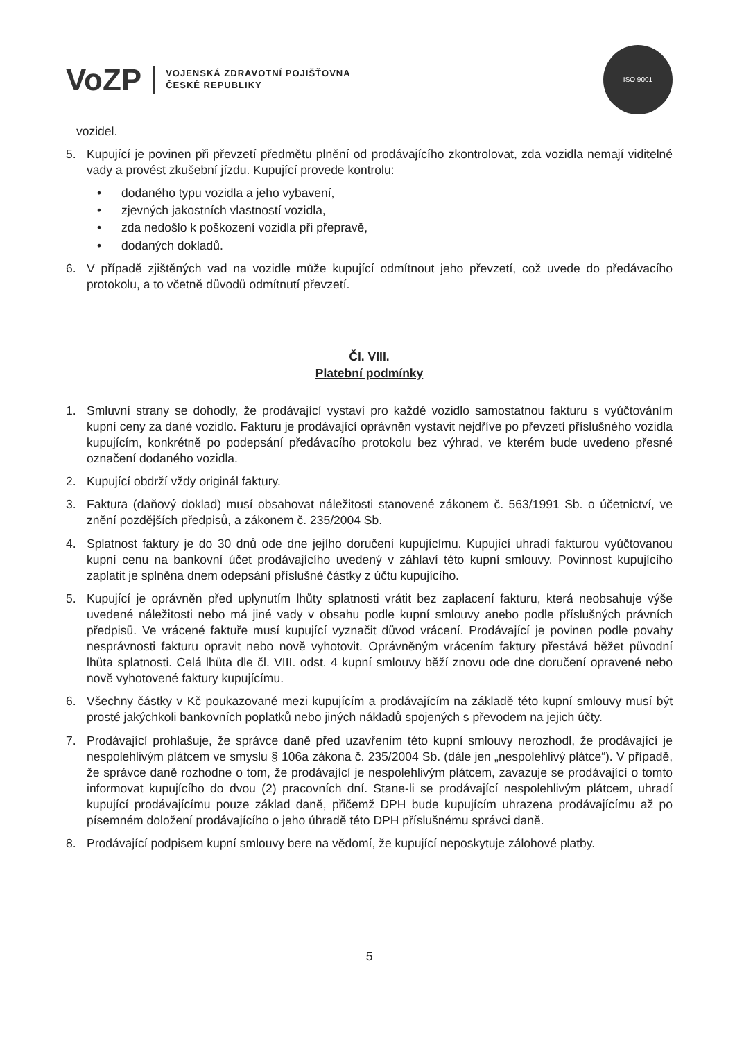VoZP
VOJENSKÁ ZDRAVOTNÍ POJIŠŤOVNA
ČESKÉ REPUBLIKY
ISO 9001
vozidel.
5. Kupující je povinen při převzetí předmětu plnění od prodávajícího zkontrolovat, zda vozidla nemají viditelné vady a provést zkušební jízdu. Kupující provede kontrolu:
• dodaného typu vozidla a jeho vybavení,
• zjevných jakostních vlastností vozidla,
• zda nedošlo k poškození vozidla při přepravě,
• dodaných dokladů.
6. V případě zjištěných vad na vozidle může kupující odmítnout jeho převzetí, což uvede do předávacího protokolu, a to včetně důvodů odmítnutí převzetí.
Čl. VIII.
Platební podmínky
1. Smluvní strany se dohodly, že prodávající vystaví pro každé vozidlo samostatnou fakturu s vyúčtováním kupní ceny za dané vozidlo. Fakturu je prodávající oprávněn vystavit nejdříve po převzetí příslušného vozidla kupujícím, konkrétně po podepsání předávacího protokolu bez výhrad, ve kterém bude uvedeno přesné označení dodaného vozidla.
2. Kupující obdrží vždy originál faktury.
3. Faktura (daňový doklad) musí obsahovat náležitosti stanovené zákonem č. 563/1991 Sb. o účetnictví, ve znění pozdějších předpisů, a zákonem č. 235/2004 Sb.
4. Splatnost faktury je do 30 dnů ode dne jejího doručení kupujícímu. Kupující uhradí fakturou vyúčtovanou kupní cenu na bankovní účet prodávajícího uvedený v záhlaví této kupní smlouvy. Povinnost kupujícího zaplatit je splněna dnem odepsání příslušné částky z účtu kupujícího.
5. Kupující je oprávněn před uplynutím lhůty splatnosti vrátit bez zaplacení fakturu, která neobsahuje výše uvedené náležitosti nebo má jiné vady v obsahu podle kupní smlouvy anebo podle příslušných právních předpisů. Ve vrácené faktuře musí kupující vyznačit důvod vrácení. Prodávající je povinen podle povahy nesprávnosti fakturu opravit nebo nově vyhotovit. Oprávněným vrácením faktury přestává běžet původní lhůta splatnosti. Celá lhůta dle čl. VIII. odst. 4 kupní smlouvy běží znovu ode dne doručení opravené nebo nově vyhotovené faktury kupujícímu.
6. Všechny částky v Kč poukazované mezi kupujícím a prodávajícím na základě této kupní smlouvy musí být prosté jakýchkoli bankovních poplatků nebo jiných nákladů spojených s převodem na jejich účty.
7. Prodávající prohlašuje, že správce daně před uzavřením této kupní smlouvy nerozhodl, že prodávající je nespolehlivým plátcem ve smyslu § 106a zákona č. 235/2004 Sb. (dále jen „nespolehlivý plátce“). V případě, že správce daně rozhodne o tom, že prodávající je nespolehlivým plátcem, zavazuje se prodávající o tomto informovat kupujícího do dvou (2) pracovních dní. Stane-li se prodávající nespolehlivým plátcem, uhradí kupující prodávajícímu pouze základ daně, přičemž DPH bude kupujícím uhrazena prodávajícímu až po písemném doložení prodávajícího o jeho úhradě této DPH příslušnému správci daně.
8. Prodávající podpisem kupní smlouvy bere na vědomí, že kupující neposkytuje zálohové platby.
5